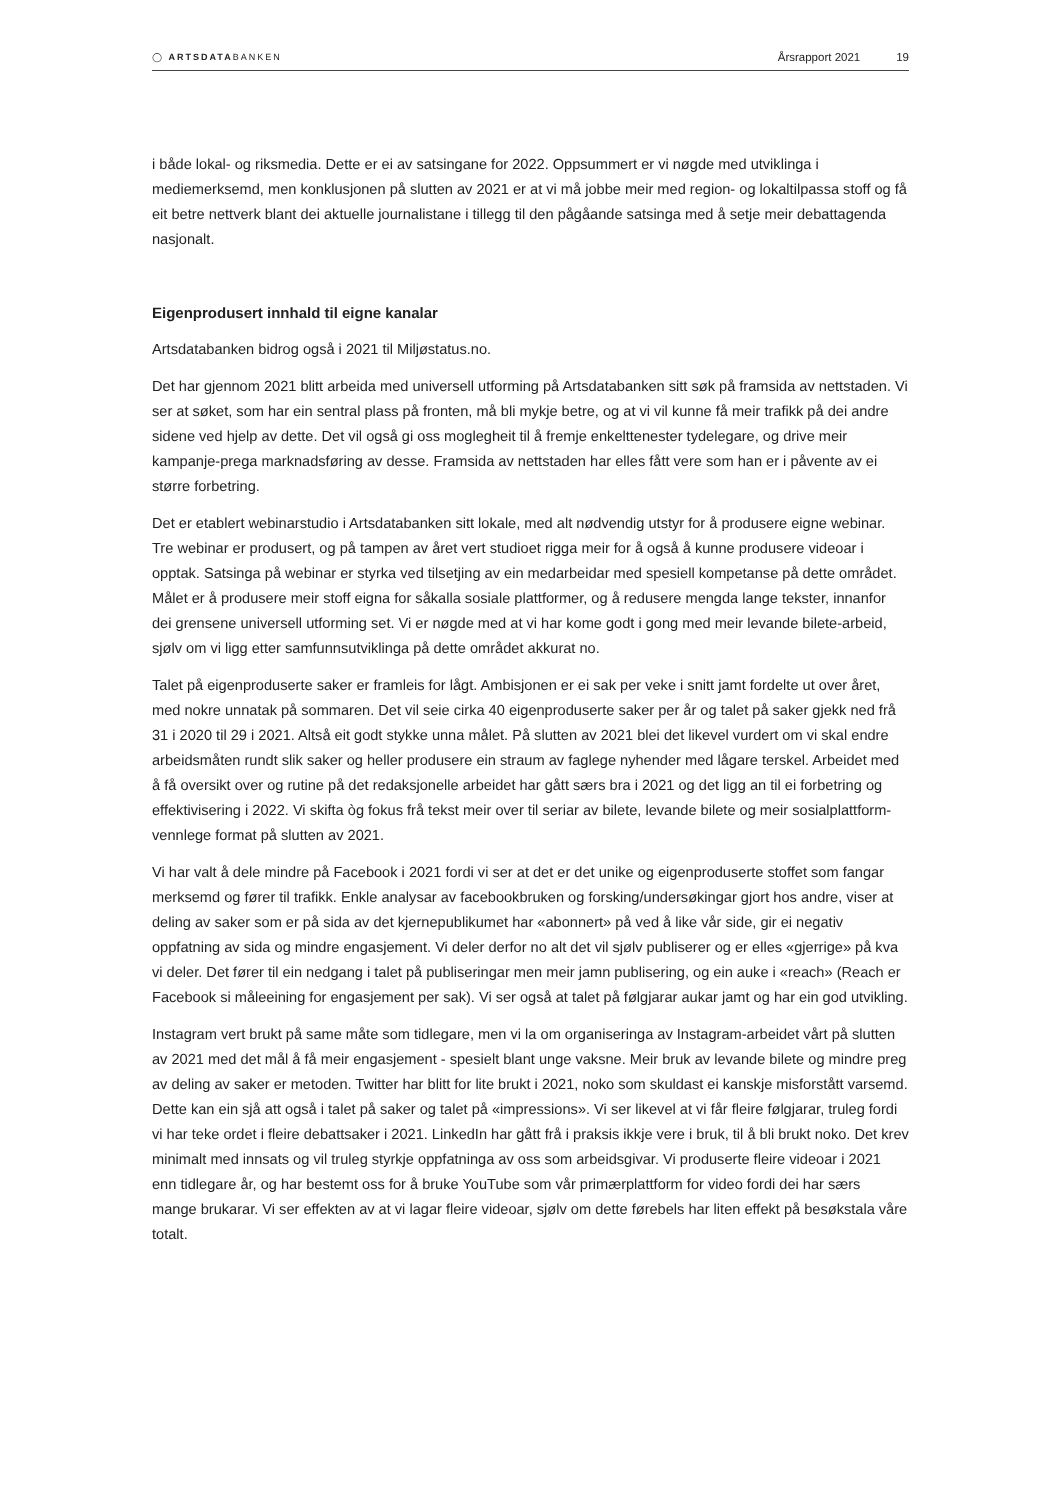◯ ARTSDATABANKEN
Årsrapport 2021 19
i både lokal- og riksmedia. Dette er ei av satsingane for 2022. Oppsummert er vi nøgde med utviklinga i mediemerksemd, men konklusjonen på slutten av 2021 er at vi må jobbe meir med region- og lokaltilpassa stoff og få eit betre nettverk blant dei aktuelle journalistane i tillegg til den pågåande satsinga med å setje meir debattagenda nasjonalt.
Eigenprodusert innhald til eigne kanalar
Artsdatabanken bidrog også i 2021 til Miljøstatus.no.
Det har gjennom 2021 blitt arbeida med universell utforming på Artsdatabanken sitt søk på framsida av nettstaden. Vi ser at søket, som har ein sentral plass på fronten, må bli mykje betre, og at vi vil kunne få meir trafikk på dei andre sidene ved hjelp av dette. Det vil også gi oss moglegheit til å fremje enkelttenester tydelegare, og drive meir kampanje-prega marknadsføring av desse. Framsida av nettstaden har elles fått vere som han er i påvente av ei større forbetring.
Det er etablert webinarstudio i Artsdatabanken sitt lokale, med alt nødvendig utstyr for å produsere eigne webinar. Tre webinar er produsert, og på tampen av året vert studioet rigga meir for å også å kunne produsere videoar i opptak. Satsinga på webinar er styrka ved tilsetjing av ein medarbeidar med spesiell kompetanse på dette området. Målet er å produsere meir stoff eigna for såkalla sosiale plattformer, og å redusere mengda lange tekster, innanfor dei grensene universell utforming set. Vi er nøgde med at vi har kome godt i gong med meir levande bilete-arbeid, sjølv om vi ligg etter samfunnsutviklinga på dette området akkurat no.
Talet på eigenproduserte saker er framleis for lågt. Ambisjonen er ei sak per veke i snitt jamt fordelte ut over året, med nokre unnatak på sommaren. Det vil seie cirka 40 eigenproduserte saker per år og talet på saker gjekk ned frå 31 i 2020 til 29 i 2021. Altså eit godt stykke unna målet. På slutten av 2021 blei det likevel vurdert om vi skal endre arbeidsmåten rundt slik saker og heller produsere ein straum av faglege nyhender med lågare terskel. Arbeidet med å få oversikt over og rutine på det redaksjonelle arbeidet har gått særs bra i 2021 og det ligg an til ei forbetring og effektivisering i 2022. Vi skifta òg fokus frå tekst meir over til seriar av bilete, levande bilete og meir sosialplattform-vennlege format på slutten av 2021.
Vi har valt å dele mindre på Facebook i 2021 fordi vi ser at det er det unike og eigenproduserte stoffet som fangar merksemd og fører til trafikk. Enkle analysar av facebookbruken og forsking/undersøkingar gjort hos andre, viser at deling av saker som er på sida av det kjernepublikumet har «abonnert» på ved å like vår side, gir ei negativ oppfatning av sida og mindre engasjement. Vi deler derfor no alt det vil sjølv publiserer og er elles «gjerrige» på kva vi deler. Det fører til ein nedgang i talet på publiseringar men meir jamn publisering, og ein auke i «reach» (Reach er Facebook si måleeining for engasjement per sak). Vi ser også at talet på følgjarar aukar jamt og har ein god utvikling.
Instagram vert brukt på same måte som tidlegare, men vi la om organiseringa av Instagram-arbeidet vårt på slutten av 2021 med det mål å få meir engasjement - spesielt blant unge vaksne. Meir bruk av levande bilete og mindre preg av deling av saker er metoden. Twitter har blitt for lite brukt i 2021, noko som skuldast ei kanskje misforstått varsemd. Dette kan ein sjå att også i talet på saker og talet på «impressions». Vi ser likevel at vi får fleire følgjarar, truleg fordi vi har teke ordet i fleire debattsaker i 2021. LinkedIn har gått frå i praksis ikkje vere i bruk, til å bli brukt noko. Det krev minimalt med innsats og vil truleg styrkje oppfatninga av oss som arbeidsgivar. Vi produserte fleire videoar i 2021 enn tidlegare år, og har bestemt oss for å bruke YouTube som vår primærplattform for video fordi dei har særs mange brukarar. Vi ser effekten av at vi lagar fleire videoar, sjølv om dette førebels har liten effekt på besøkstala våre totalt.